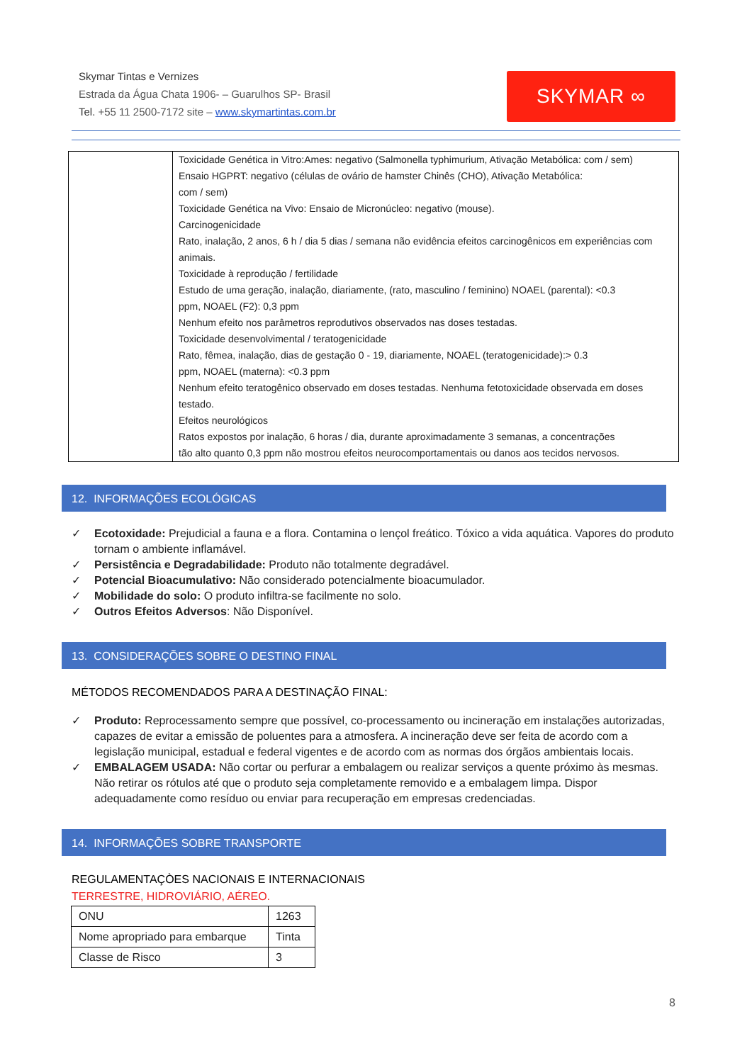Skymar Tintas e Vernizes
Estrada da Água Chata 1906- – Guarulhos SP- Brasil
Tel. +55 11 2500-7172 site – www.skymartintas.com.br
SKYMAR ∞
| | Toxicidade Genética in Vitro:Ames: negativo (Salmonella typhimurium, Ativação Metabólica: com / sem) Ensaio HGPRT: negativo (células de ovário de hamster Chinês (CHO), Ativação Metabólica: com / sem) Toxicidade Genética na Vivo: Ensaio de Micronúcleo: negativo (mouse). Carcinogenicidade Rato, inalação, 2 anos, 6 h / dia 5 dias / semana não evidência efeitos carcinogênicos em experiências com animais. Toxicidade à reprodução / fertilidade Estudo de uma geração, inalação, diariamente, (rato, masculino / feminino) NOAEL (parental): <0.3 ppm, NOAEL (F2): 0,3 ppm Nenhum efeito nos parâmetros reprodutivos observados nas doses testadas. Toxicidade desenvolvimental / teratogenicidade Rato, fêmea, inalação, dias de gestação 0 - 19, diariamente, NOAEL (teratogenicidade):> 0.3 ppm, NOAEL (materna): <0.3 ppm Nenhum efeito teratogênico observado em doses testadas. Nenhuma fetotoxicidade observada em doses testado. Efeitos neurológicos Ratos expostos por inalação, 6 horas / dia, durante aproximadamente 3 semanas, a concentrações tão alto quanto 0,3 ppm não mostrou efeitos neurocomportamentais ou danos aos tecidos nervosos. |
12. INFORMAÇÕES ECOLÓGICAS
✓ Ecotoxidade: Prejudicial a fauna e a flora. Contamina o lençol freático. Tóxico a vida aquática. Vapores do produto tornam o ambiente inflamável.
✓ Persistência e Degradabilidade: Produto não totalmente degradável.
✓ Potencial Bioacumulativo: Não considerado potencialmente bioacumulador.
✓ Mobilidade do solo: O produto infiltra-se facilmente no solo.
✓ Outros Efeitos Adversos: Não Disponível.
13. CONSIDERAÇÕES SOBRE O DESTINO FINAL
MÉTODOS RECOMENDADOS PARA A DESTINAÇÃO FINAL:
✓ Produto: Reprocessamento sempre que possível, co-processamento ou incineração em instalações autorizadas, capazes de evitar a emissão de poluentes para a atmosfera. A incineração deve ser feita de acordo com a legislação municipal, estadual e federal vigentes e de acordo com as normas dos órgãos ambientais locais.
✓ EMBALAGEM USADA: Não cortar ou perfurar a embalagem ou realizar serviços a quente próximo às mesmas. Não retirar os rótulos até que o produto seja completamente removido e a embalagem limpa. Dispor adequadamente como resíduo ou enviar para recuperação em empresas credenciadas.
14. INFORMAÇÕES SOBRE TRANSPORTE
REGULAMENTAÇÒES NACIONAIS E INTERNACIONAIS
TERRESTRE, HIDROVIÁRIO, AÉREO.
| ONU | 1263 |
| Nome apropriado para embarque | Tinta |
| Classe de Risco | 3 |
8